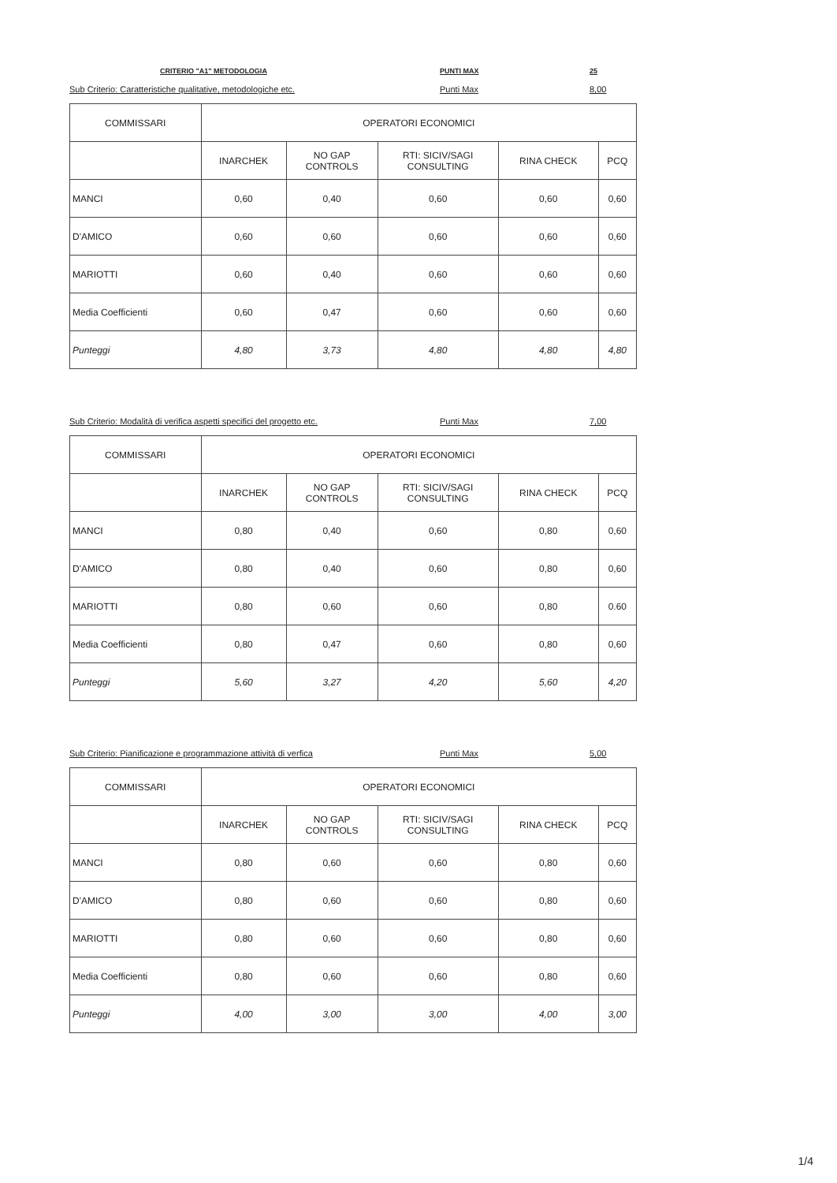CRITERIO "A1" METODOLOGIA PUNTI MAX 25
Sub Criterio: Caratteristiche qualitative, metodologiche etc. Punti Max 8,00
| COMMISSARI | OPERATORI ECONOMICI | | | | |
| --- | --- | --- | --- | --- | --- |
| | INARCHEK | NO GAP CONTROLS | RTI: SICIV/SAGI CONSULTING | RINA CHECK | PCQ |
| MANCI | 0,60 | 0,40 | 0,60 | 0,60 | 0,60 |
| D'AMICO | 0,60 | 0,60 | 0,60 | 0,60 | 0,60 |
| MARIOTTI | 0,60 | 0,40 | 0,60 | 0,60 | 0,60 |
| Media Coefficienti | 0,60 | 0,47 | 0,60 | 0,60 | 0,60 |
| Punteggi | 4,80 | 3,73 | 4,80 | 4,80 | 4,80 |
Sub Criterio: Modalità di verifica aspetti specifici del progetto etc. Punti Max 7,00
| COMMISSARI | OPERATORI ECONOMICI | | | | |
| --- | --- | --- | --- | --- | --- |
| | INARCHEK | NO GAP CONTROLS | RTI: SICIV/SAGI CONSULTING | RINA CHECK | PCQ |
| MANCI | 0,80 | 0,40 | 0,60 | 0,80 | 0,60 |
| D'AMICO | 0,80 | 0,40 | 0,60 | 0,80 | 0,60 |
| MARIOTTI | 0,80 | 0,60 | 0,60 | 0,80 | 0.60 |
| Media Coefficienti | 0,80 | 0,47 | 0,60 | 0,80 | 0,60 |
| Punteggi | 5,60 | 3,27 | 4,20 | 5,60 | 4,20 |
Sub Criterio: Pianificazione e programmazione attività di verfica Punti Max 5,00
| COMMISSARI | OPERATORI ECONOMICI | | | | |
| --- | --- | --- | --- | --- | --- |
| | INARCHEK | NO GAP CONTROLS | RTI: SICIV/SAGI CONSULTING | RINA CHECK | PCQ |
| MANCI | 0,80 | 0,60 | 0,60 | 0,80 | 0,60 |
| D'AMICO | 0,80 | 0,60 | 0,60 | 0,80 | 0,60 |
| MARIOTTI | 0,80 | 0,60 | 0,60 | 0,80 | 0,60 |
| Media Coefficienti | 0,80 | 0,60 | 0,60 | 0,80 | 0,60 |
| Punteggi | 4,00 | 3,00 | 3,00 | 4,00 | 3,00 |
1/4